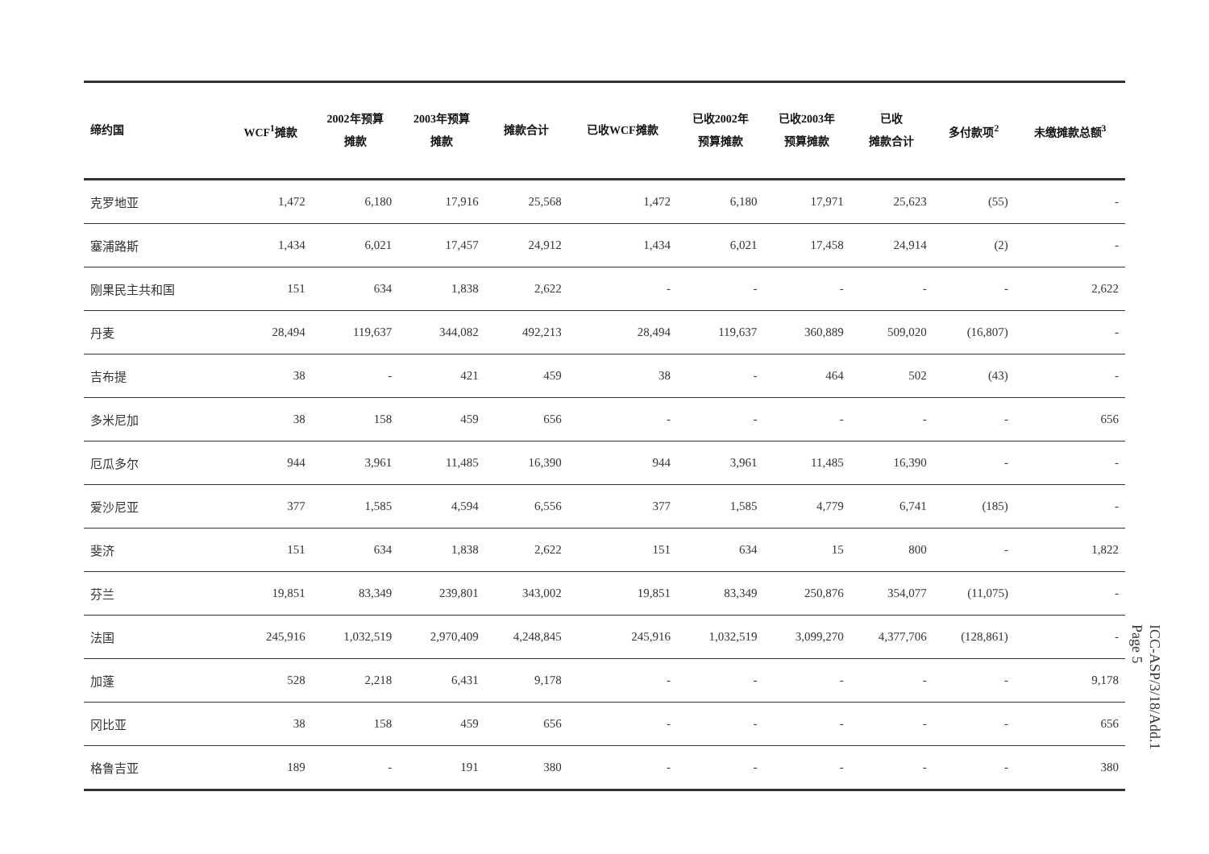| 缔约国 | WCF<sup>1</sup>摊款 | 2002年预算 摊款 | 2003年预算 摊款 | 摊款合计 | 已收WCF摊款 | 已收2002年 预算摊款 | 已收2003年 预算摊款 | 已收 摊款合计 | 多付款项<sup>2</sup> | 未缴摊款总额<sup>3</sup> |
| --- | --- | --- | --- | --- | --- | --- | --- | --- | --- | --- |
| 克罗地亚 | 1,472 | 6,180 | 17,916 | 25,568 | 1,472 | 6,180 | 17,971 | 25,623 | (55) | - |
| 塞浦路斯 | 1,434 | 6,021 | 17,457 | 24,912 | 1,434 | 6,021 | 17,458 | 24,914 | (2) | - |
| 刚果民主共和国 | 151 | 634 | 1,838 | 2,622 | - | - | - | - | - | 2,622 |
| 丹麦 | 28,494 | 119,637 | 344,082 | 492,213 | 28,494 | 119,637 | 360,889 | 509,020 | (16,807) | - |
| 吉布提 | 38 | - | 421 | 459 | 38 | - | 464 | 502 | (43) | - |
| 多米尼加 | 38 | 158 | 459 | 656 | - | - | - | - | - | 656 |
| 厄瓜多尔 | 944 | 3,961 | 11,485 | 16,390 | 944 | 3,961 | 11,485 | 16,390 | - | - |
| 爱沙尼亚 | 377 | 1,585 | 4,594 | 6,556 | 377 | 1,585 | 4,779 | 6,741 | (185) | - |
| 斐济 | 151 | 634 | 1,838 | 2,622 | 151 | 634 | 15 | 800 | - | 1,822 |
| 芬兰 | 19,851 | 83,349 | 239,801 | 343,002 | 19,851 | 83,349 | 250,876 | 354,077 | (11,075) | - |
| 法国 | 245,916 | 1,032,519 | 2,970,409 | 4,248,845 | 245,916 | 1,032,519 | 3,099,270 | 4,377,706 | (128,861) | - |
| 加蓬 | 528 | 2,218 | 6,431 | 9,178 | - | - | - | - | - | 9,178 |
| 冈比亚 | 38 | 158 | 459 | 656 | - | - | - | - | - | 656 |
| 格鲁吉亚 | 189 | - | 191 | 380 | - | - | - | - | - | 380 |
ICC-ASP/3/18/Add.1
Page 5